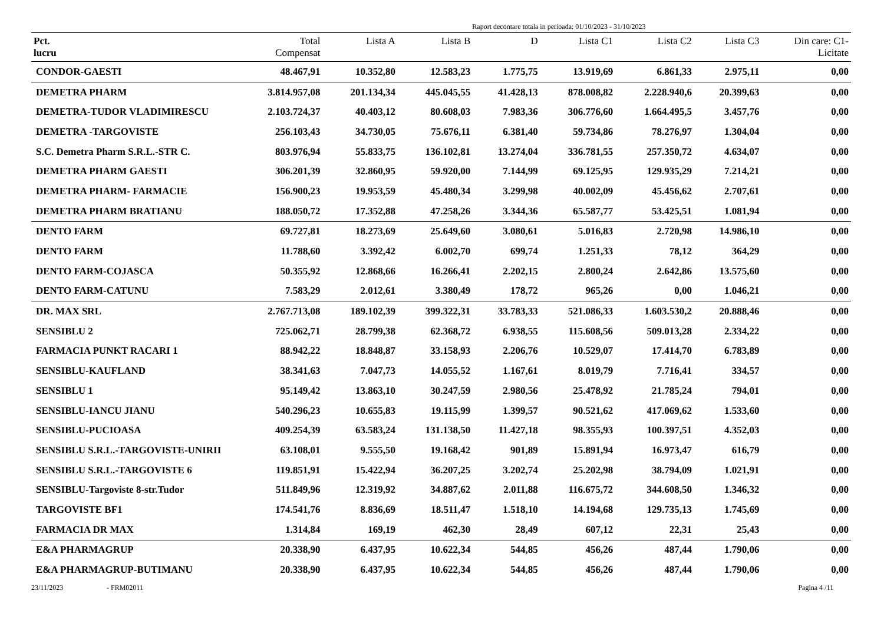Raport decontare totala in perioada: 01/10/2023 - 31/10/2023
| Pct. lucru | Total Compensat | Lista A | Lista B | D | Lista C1 | Lista C2 | Lista C3 | Din care: C1- Licitate |
| --- | --- | --- | --- | --- | --- | --- | --- | --- |
| CONDOR-GAESTI | 48.467,91 | 10.352,80 | 12.583,23 | 1.775,75 | 13.919,69 | 6.861,33 | 2.975,11 | 0,00 |
| DEMETRA PHARM | 3.814.957,08 | 201.134,34 | 445.045,55 | 41.428,13 | 878.008,82 | 2.228.940,6 | 20.399,63 | 0,00 |
| DEMETRA-TUDOR VLADIMIRESCU | 2.103.724,37 | 40.403,12 | 80.608,03 | 7.983,36 | 306.776,60 | 1.664.495,5 | 3.457,76 | 0,00 |
| DEMETRA -TARGOVISTE | 256.103,43 | 34.730,05 | 75.676,11 | 6.381,40 | 59.734,86 | 78.276,97 | 1.304,04 | 0,00 |
| S.C. Demetra Pharm S.R.L.-STR C. | 803.976,94 | 55.833,75 | 136.102,81 | 13.274,04 | 336.781,55 | 257.350,72 | 4.634,07 | 0,00 |
| DEMETRA PHARM GAESTI | 306.201,39 | 32.860,95 | 59.920,00 | 7.144,99 | 69.125,95 | 129.935,29 | 7.214,21 | 0,00 |
| DEMETRA PHARM- FARMACIE | 156.900,23 | 19.953,59 | 45.480,34 | 3.299,98 | 40.002,09 | 45.456,62 | 2.707,61 | 0,00 |
| DEMETRA PHARM BRATIANU | 188.050,72 | 17.352,88 | 47.258,26 | 3.344,36 | 65.587,77 | 53.425,51 | 1.081,94 | 0,00 |
| DENTO FARM | 69.727,81 | 18.273,69 | 25.649,60 | 3.080,61 | 5.016,83 | 2.720,98 | 14.986,10 | 0,00 |
| DENTO FARM | 11.788,60 | 3.392,42 | 6.002,70 | 699,74 | 1.251,33 | 78,12 | 364,29 | 0,00 |
| DENTO FARM-COJASCA | 50.355,92 | 12.868,66 | 16.266,41 | 2.202,15 | 2.800,24 | 2.642,86 | 13.575,60 | 0,00 |
| DENTO FARM-CATUNU | 7.583,29 | 2.012,61 | 3.380,49 | 178,72 | 965,26 | 0,00 | 1.046,21 | 0,00 |
| DR. MAX SRL | 2.767.713,08 | 189.102,39 | 399.322,31 | 33.783,33 | 521.086,33 | 1.603.530,2 | 20.888,46 | 0,00 |
| SENSIBLU 2 | 725.062,71 | 28.799,38 | 62.368,72 | 6.938,55 | 115.608,56 | 509.013,28 | 2.334,22 | 0,00 |
| FARMACIA PUNKT RACARI 1 | 88.942,22 | 18.848,87 | 33.158,93 | 2.206,76 | 10.529,07 | 17.414,70 | 6.783,89 | 0,00 |
| SENSIBLU-KAUFLAND | 38.341,63 | 7.047,73 | 14.055,52 | 1.167,61 | 8.019,79 | 7.716,41 | 334,57 | 0,00 |
| SENSIBLU 1 | 95.149,42 | 13.863,10 | 30.247,59 | 2.980,56 | 25.478,92 | 21.785,24 | 794,01 | 0,00 |
| SENSIBLU-IANCU JIANU | 540.296,23 | 10.655,83 | 19.115,99 | 1.399,57 | 90.521,62 | 417.069,62 | 1.533,60 | 0,00 |
| SENSIBLU-PUCIOASA | 409.254,39 | 63.583,24 | 131.138,50 | 11.427,18 | 98.355,93 | 100.397,51 | 4.352,03 | 0,00 |
| SENSIBLU S.R.L.-TARGOVISTE-UNIRII | 63.108,01 | 9.555,50 | 19.168,42 | 901,89 | 15.891,94 | 16.973,47 | 616,79 | 0,00 |
| SENSIBLU S.R.L.-TARGOVISTE 6 | 119.851,91 | 15.422,94 | 36.207,25 | 3.202,74 | 25.202,98 | 38.794,09 | 1.021,91 | 0,00 |
| SENSIBLU-Targoviste 8-str.Tudor | 511.849,96 | 12.319,92 | 34.887,62 | 2.011,88 | 116.675,72 | 344.608,50 | 1.346,32 | 0,00 |
| TARGOVISTE BF1 | 174.541,76 | 8.836,69 | 18.511,47 | 1.518,10 | 14.194,68 | 129.735,13 | 1.745,69 | 0,00 |
| FARMACIA DR MAX | 1.314,84 | 169,19 | 462,30 | 28,49 | 607,12 | 22,31 | 25,43 | 0,00 |
| E&A PHARMAGRUP | 20.338,90 | 6.437,95 | 10.622,34 | 544,85 | 456,26 | 487,44 | 1.790,06 | 0,00 |
| E&A PHARMAGRUP-BUTIMANU | 20.338,90 | 6.437,95 | 10.622,34 | 544,85 | 456,26 | 487,44 | 1.790,06 | 0,00 |
23/11/2023 - FRM02011 Pagina 4 /11